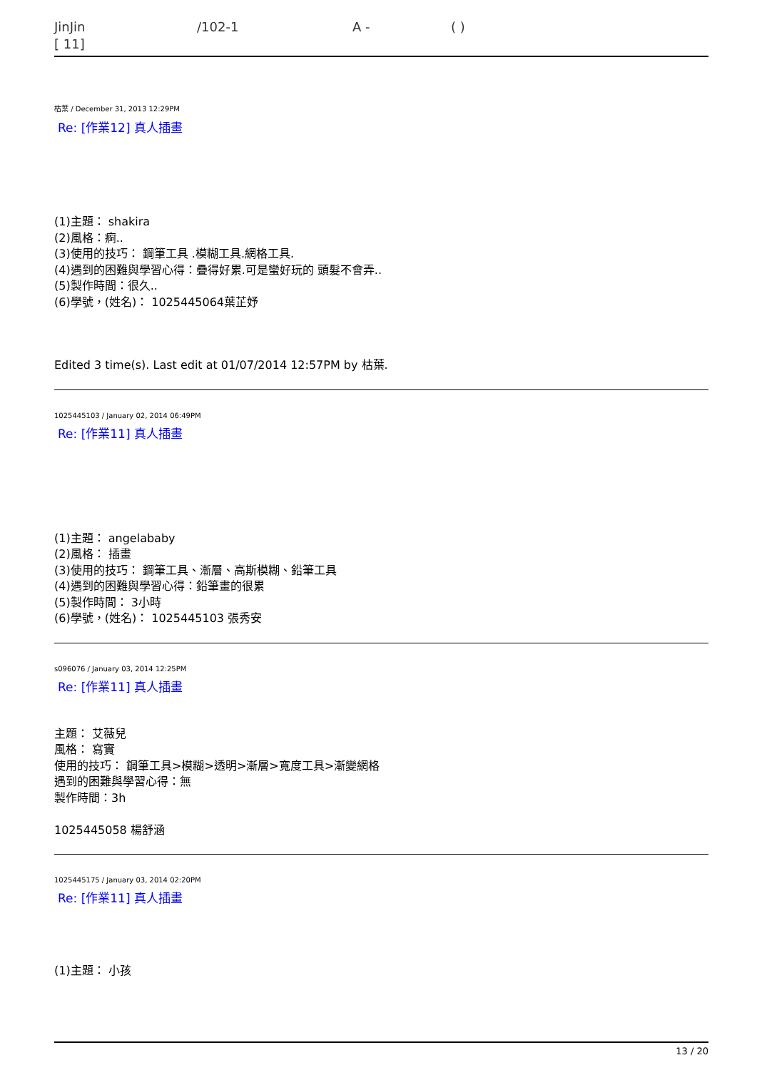JinJin /102-1 A - ( )
[ 11]
枯葉 / December 31, 2013 12:29PM
Re: [作業12] 真人插畫
(1)主題： shakira
(2)風格：痾..
(3)使用的技巧： 鋼筆工具 .模糊工具.網格工具.
(4)遇到的困難與學習心得：疊得好累.可是蠻好玩的 頭髮不會弄..
(5)製作時間：很久..
(6)學號，(姓名)： 1025445064葉芷妤
Edited 3 time(s). Last edit at 01/07/2014 12:57PM by 枯葉.
1025445103 / January 02, 2014 06:49PM
Re: [作業11] 真人插畫
(1)主題： angelababy
(2)風格： 插畫
(3)使用的技巧： 鋼筆工具、漸層、高斯模糊、鉛筆工具
(4)遇到的困難與學習心得：鉛筆畫的很累
(5)製作時間： 3小時
(6)學號，(姓名)： 1025445103 張秀安
s096076 / January 03, 2014 12:25PM
Re: [作業11] 真人插畫
主題： 艾薇兒
風格： 寫實
使用的技巧： 鋼筆工具>模糊>透明>漸層>寬度工具>漸變網格
遇到的困難與學習心得：無
製作時間：3h
1025445058 楊舒涵
1025445175 / January 03, 2014 02:20PM
Re: [作業11] 真人插畫
(1)主題： 小孩
13 / 20